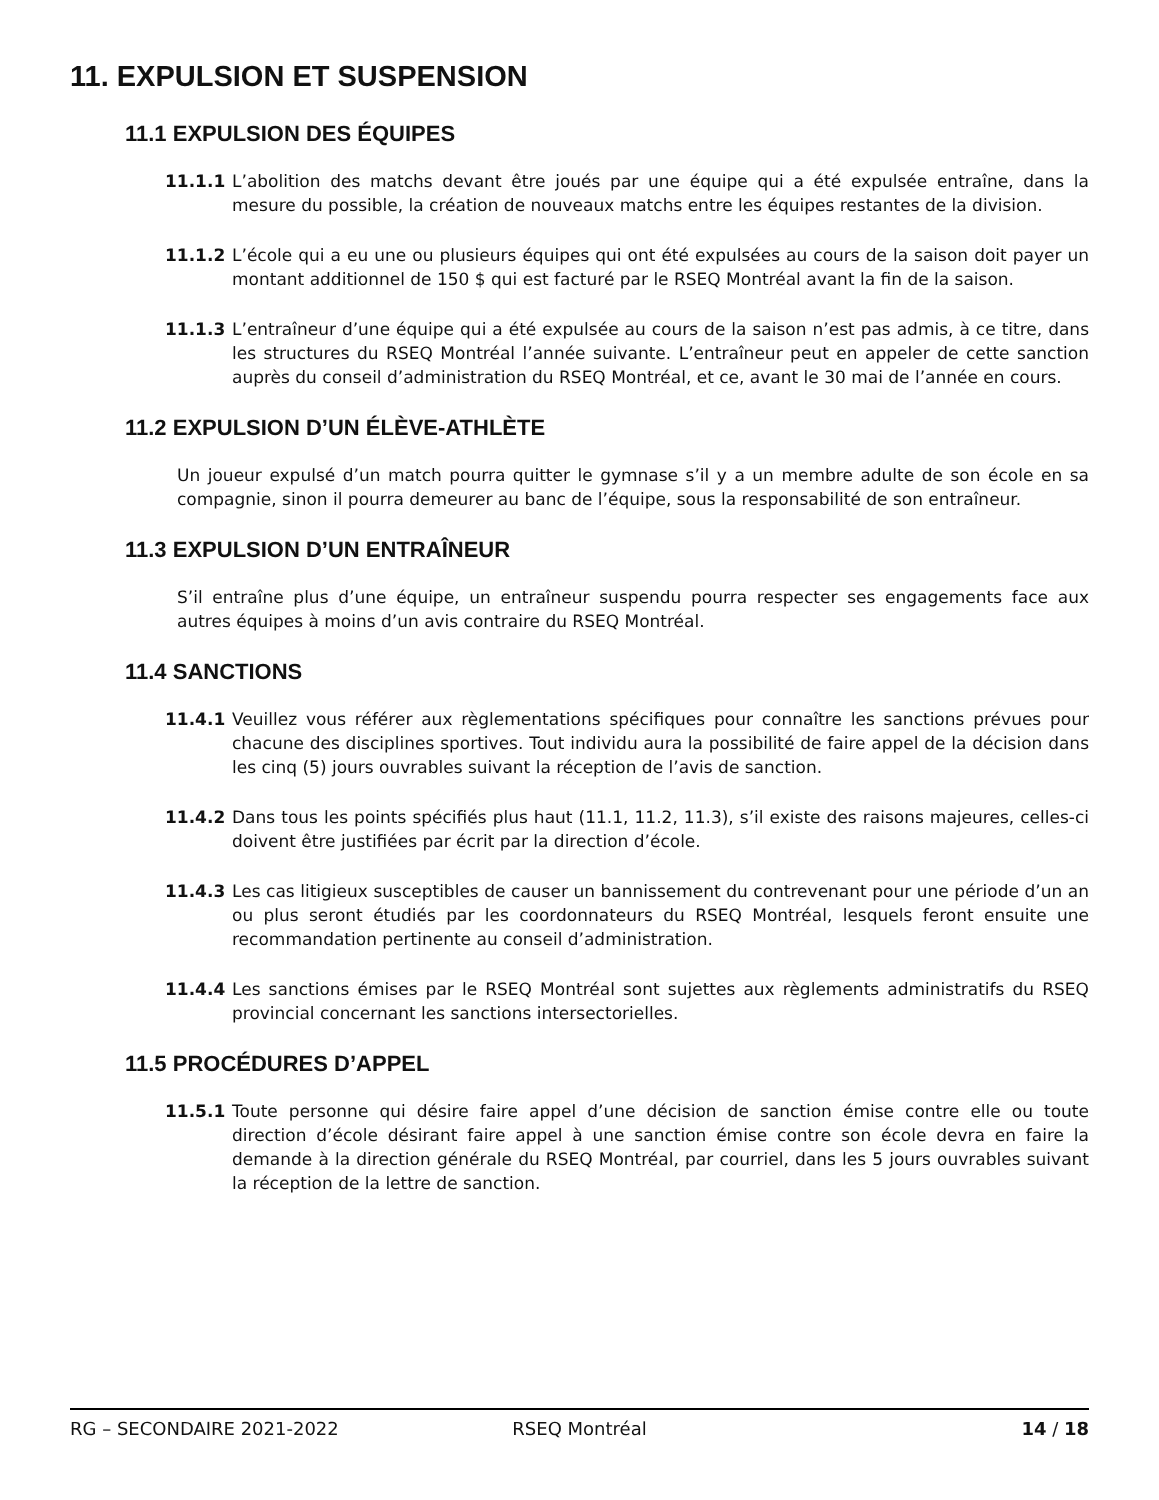11. EXPULSION ET SUSPENSION
11.1 EXPULSION DES ÉQUIPES
11.1.1 L’abolition des matchs devant être joués par une équipe qui a été expulsée entraîne, dans la mesure du possible, la création de nouveaux matchs entre les équipes restantes de la division.
11.1.2 L’école qui a eu une ou plusieurs équipes qui ont été expulsées au cours de la saison doit payer un montant additionnel de 150 $ qui est facturé par le RSEQ Montréal avant la fin de la saison.
11.1.3 L’entraîneur d’une équipe qui a été expulsée au cours de la saison n’est pas admis, à ce titre, dans les structures du RSEQ Montréal l’année suivante. L’entraîneur peut en appeler de cette sanction auprès du conseil d’administration du RSEQ Montréal, et ce, avant le 30 mai de l’année en cours.
11.2 EXPULSION D’UN ÉLÈVE-ATHLÈTE
Un joueur expulsé d’un match pourra quitter le gymnase s’il y a un membre adulte de son école en sa compagnie, sinon il pourra demeurer au banc de l’équipe, sous la responsabilité de son entraîneur.
11.3 EXPULSION D’UN ENTRAÎNEUR
S’il entraîne plus d’une équipe, un entraîneur suspendu pourra respecter ses engagements face aux autres équipes à moins d’un avis contraire du RSEQ Montréal.
11.4 SANCTIONS
11.4.1 Veuillez vous référer aux règlementations spécifiques pour connaître les sanctions prévues pour chacune des disciplines sportives. Tout individu aura la possibilité de faire appel de la décision dans les cinq (5) jours ouvrables suivant la réception de l’avis de sanction.
11.4.2 Dans tous les points spécifiés plus haut (11.1, 11.2, 11.3), s’il existe des raisons majeures, celles-ci doivent être justifiées par écrit par la direction d’école.
11.4.3 Les cas litigieux susceptibles de causer un bannissement du contrevenant pour une période d’un an ou plus seront étudiés par les coordonnateurs du RSEQ Montréal, lesquels feront ensuite une recommandation pertinente au conseil d’administration.
11.4.4 Les sanctions émises par le RSEQ Montréal sont sujettes aux règlements administratifs du RSEQ provincial concernant les sanctions intersectorielles.
11.5 PROCÉDURES D’APPEL
11.5.1 Toute personne qui désire faire appel d’une décision de sanction émise contre elle ou toute direction d’école désirant faire appel à une sanction émise contre son école devra en faire la demande à la direction générale du RSEQ Montréal, par courriel, dans les 5 jours ouvrables suivant la réception de la lettre de sanction.
RG – SECONDAIRE 2021-2022 RSEQ Montréal 14 / 18